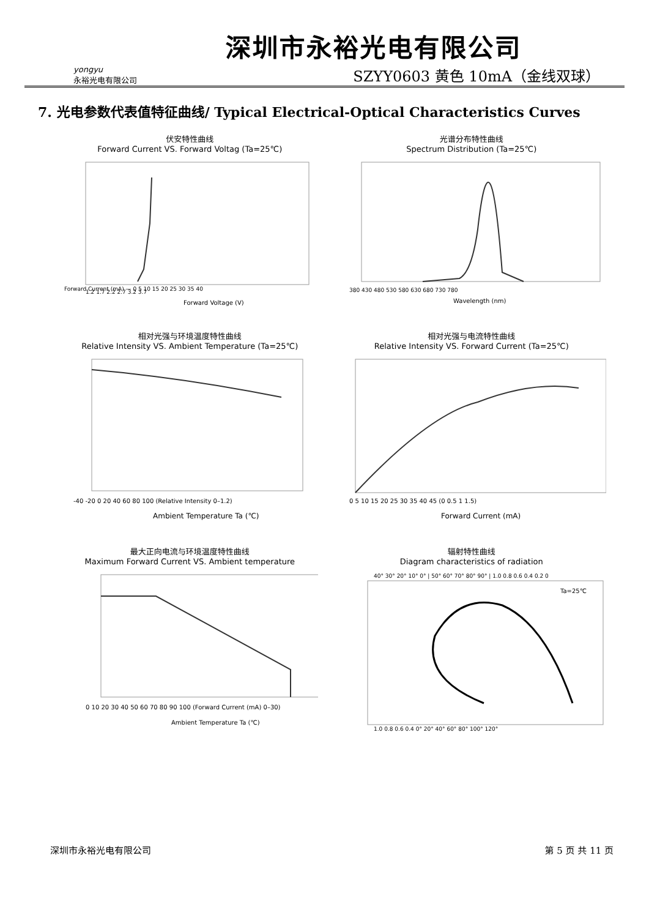yongyu
永裕光电有限公司
深圳市永裕光电有限公司
SZYY0603 黄色 10mA（金线双球）
7. 光电参数代表值特征曲线/ Typical Electrical-Optical Characteristics Curves
伏安特性曲线
Forward Current VS. Forward Voltag (Ta=25℃)
Forward Current (mA) — 0 5 10 15 20 25 30 35 40
1.2 1.7 2.2 2.7 3.2 3.7
Forward Voltage (V)
光谱分布特性曲线
Spectrum Distribution (Ta=25℃)
380 430 480 530 580 630 680 730 780
Wavelength (nm)
相对光强与环境温度特性曲线
Relative Intensity VS. Ambient Temperature (Ta=25℃)
-40 -20 0 20 40 60 80 100 (Relative Intensity 0–1.2)
Ambient Temperature Ta (℃)
相对光强与电流特性曲线
Relative Intensity VS. Forward Current (Ta=25℃)
0 5 10 15 20 25 30 35 40 45 (0 0.5 1 1.5)
Forward Current (mA)
最大正向电流与环境温度特性曲线
Maximum Forward Current VS. Ambient temperature
0 10 20 30 40 50 60 70 80 90 100 (Forward Current (mA) 0–30)
Ambient Temperature Ta (℃)
辐射特性曲线
Diagram characteristics of radiation
Ta=25℃
1.0 0.8 0.6 0.4 0° 20° 40° 60° 80° 100° 120°
40° 30° 20° 10° 0° | 50° 60° 70° 80° 90° | 1.0 0.8 0.6 0.4 0.2 0
深圳市永裕光电有限公司 第 5 页 共 11 页